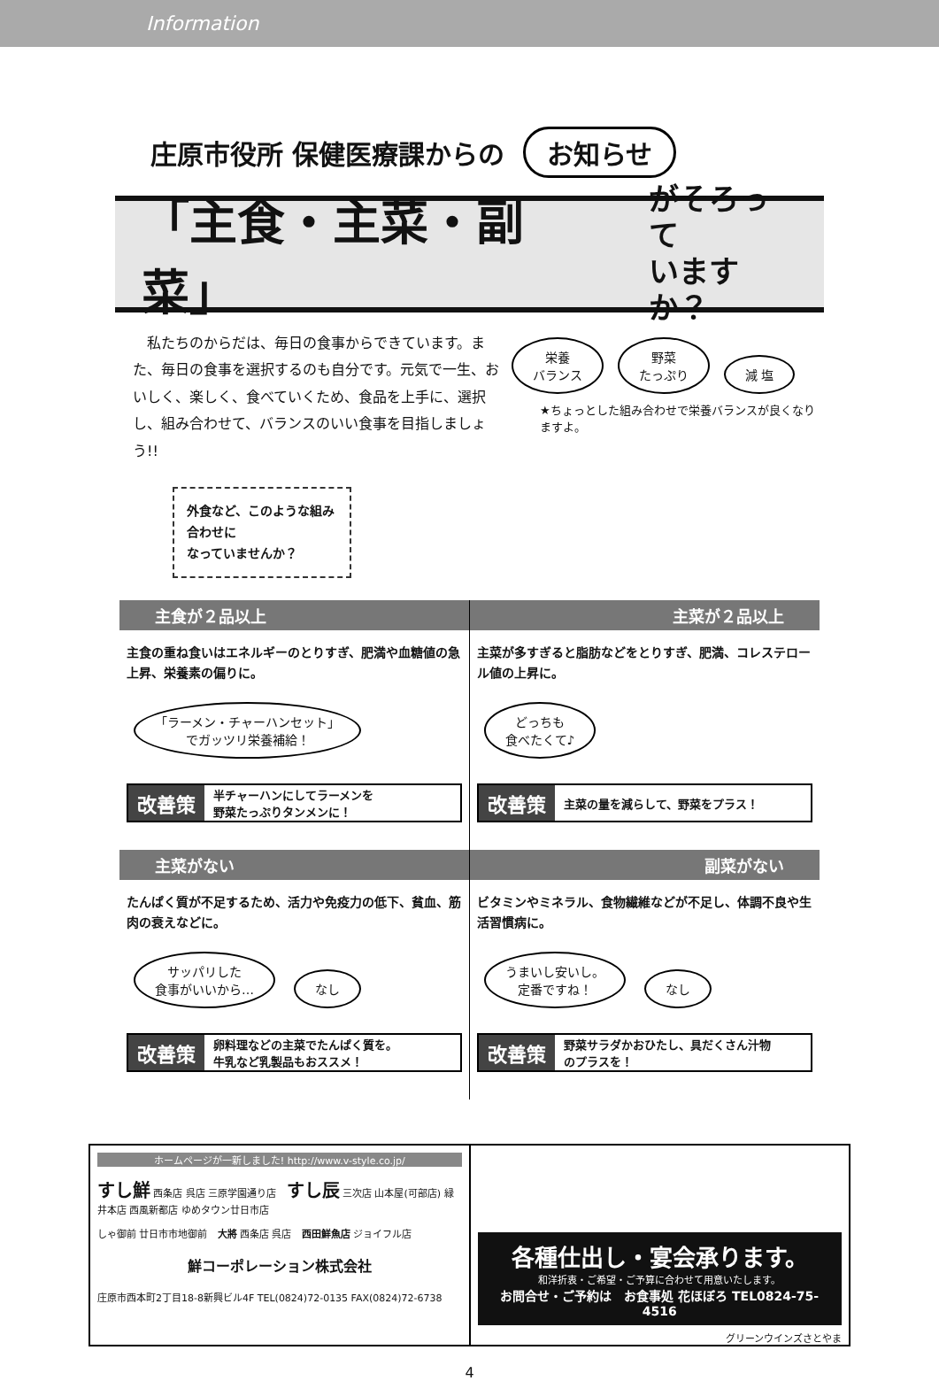Information
庄原市役所 保健医療課からの お知らせ
「主食・主菜・副菜」 がそろって
いますか？
　私たちのからだは、毎日の食事からできています。また、毎日の食事を選択するのも自分です。元気で一生、おいしく、楽しく、食べていくため、食品を上手に、選択し、組み合わせて、バランスのいい食事を目指しましょう!!
外食など、このような組み合わせに
なっていませんか？
栄養
バランス 野菜
たっぷり 減 塩
★ちょっとした組み合わせで栄養バランスが良くなりますよ。
主食が２品以上
主食の重ね食いはエネルギーのとりすぎ、肥満や血糖値の急上昇、栄養素の偏りに。
「ラーメン・チャーハンセット」
でガッツリ栄養補給！
改善策 半チャーハンにしてラーメンを
野菜たっぷりタンメンに！
主菜が２品以上
主菜が多すぎると脂肪などをとりすぎ、肥満、コレステロール値の上昇に。
どっちも
食べたくて♪
改善策 主菜の量を減らして、野菜をプラス！
主菜がない
たんぱく質が不足するため、活力や免疫力の低下、貧血、筋肉の衰えなどに。
サッパリした
食事がいいから… なし
改善策 卵料理などの主菜でたんぱく質を。
牛乳など乳製品もおススメ！
副菜がない
ビタミンやミネラル、食物繊維などが不足し、体調不良や生活習慣病に。
うまいし安いし。
定番ですね！ なし
改善策 野菜サラダかおひたし、具だくさん汁物
のプラスを！
ホームページが一新しました! http://www.v-style.co.jp/
すし鮮 西条店 呉店 三原学園通り店　すし辰 三次店 山本屋(可部店) 緑井本店 西風新都店 ゆめタウン廿日市店
しゃ御前 廿日市市地御前　大將 西条店 呉店　西田鮮魚店 ジョイフル店
鮮コーポレーション株式会社
庄原市西本町2丁目18-8新興ビル4F TEL(0824)72-0135 FAX(0824)72-6738
各種仕出し・宴会承ります。
和洋折衷・ご希望・ご予算に合わせて用意いたします。
お問合せ・ご予約は　お食事処 花ほぼろ TEL0824-75-4516
グリーンウインズさとやま
4